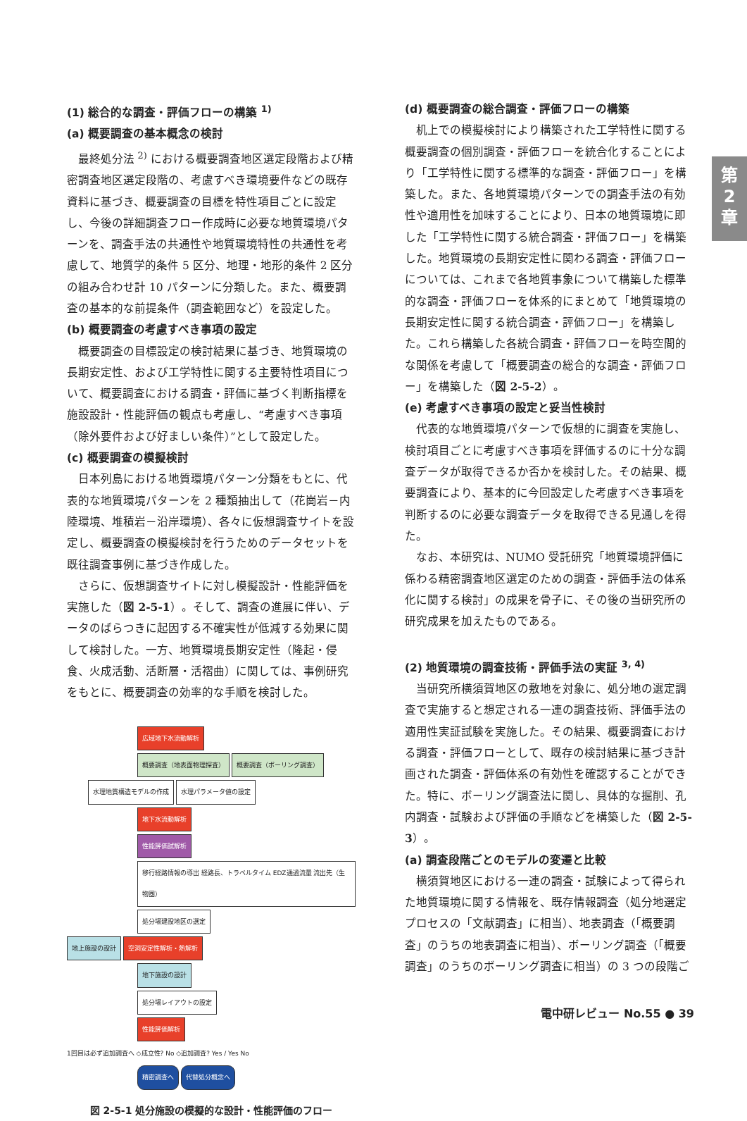(1) 総合的な調査・評価フローの構築 <sup>1)</sup>
(a) 概要調査の基本概念の検討
最終処分法 <sup>2)</sup> における概要調査地区選定段階および精密調査地区選定段階の、考慮すべき環境要件などの既存資料に基づき、概要調査の目標を特性項目ごとに設定し、今後の詳細調査フロー作成時に必要な地質環境パターンを、調査手法の共通性や地質環境特性の共通性を考慮して、地質学的条件 5 区分、地理・地形的条件 2 区分の組み合わせ計 10 パターンに分類した。また、概要調査の基本的な前提条件（調査範囲など）を設定した。
(b) 概要調査の考慮すべき事項の設定
概要調査の目標設定の検討結果に基づき、地質環境の長期安定性、および工学特性に関する主要特性項目について、概要調査における調査・評価に基づく判断指標を施設設計・性能評価の観点も考慮し、“考慮すべき事項（除外要件および好ましい条件）”として設定した。
(c) 概要調査の模擬検討
日本列島における地質環境パターン分類をもとに、代表的な地質環境パターンを 2 種類抽出して（花崗岩－内陸環境、堆積岩－沿岸環境）、各々に仮想調査サイトを設定し、概要調査の模擬検討を行うためのデータセットを既往調査事例に基づき作成した。
さらに、仮想調査サイトに対し模擬設計・性能評価を実施した（図 2-5-1）。そして、調査の進展に伴い、データのばらつきに起因する不確実性が低減する効果に関して検討した。一方、地質環境長期安定性（隆起・侵食、火成活動、活断層・活褶曲）に関しては、事例研究をもとに、概要調査の効率的な手順を検討した。
広域地下水流動解析
概要調査（地表面物理探査） 概要調査（ボーリング調査）
水理地質構造モデルの作成 水理パラメータ値の設定
地下水流動解析
性能評価試解析 移行経路情報の導出 経路長、トラベルタイム EDZ通過流量 流出先（生物圏）
処分場建設地区の選定
地上施設の設計 空洞安定性解析・熱解析
地下施設の設計
処分場レイアウトの設定
性能評価解析
1回目は必ず追加調査へ ◇成立性? No ◇追加調査? Yes / Yes No
精密調査へ 代替処分概念へ
図 2-5-1 処分施設の模擬的な設計・性能評価のフロー
(d) 概要調査の総合調査・評価フローの構築
机上での模擬検討により構築された工学特性に関する概要調査の個別調査・評価フローを統合化することにより「工学特性に関する標準的な調査・評価フロー」を構築した。また、各地質環境パターンでの調査手法の有効性や適用性を加味することにより、日本の地質環境に即した「工学特性に関する統合調査・評価フロー」を構築した。地質環境の長期安定性に関わる調査・評価フローについては、これまで各地質事象について構築した標準的な調査・評価フローを体系的にまとめて「地質環境の長期安定性に関する統合調査・評価フロー」を構築した。これら構築した各統合調査・評価フローを時空間的な関係を考慮して「概要調査の総合的な調査・評価フロー」を構築した（図 2-5-2）。
(e) 考慮すべき事項の設定と妥当性検討
代表的な地質環境パターンで仮想的に調査を実施し、検討項目ごとに考慮すべき事項を評価するのに十分な調査データが取得できるか否かを検討した。その結果、概要調査により、基本的に今回設定した考慮すべき事項を判断するのに必要な調査データを取得できる見通しを得た。
なお、本研究は、NUMO 受託研究「地質環境評価に係わる精密調査地区選定のための調査・評価手法の体系化に関する検討」の成果を骨子に、その後の当研究所の研究成果を加えたものである。
(2) 地質環境の調査技術・評価手法の実証 <sup>3, 4)</sup>
当研究所横須賀地区の敷地を対象に、処分地の選定調査で実施すると想定される一連の調査技術、評価手法の適用性実証試験を実施した。その結果、概要調査における調査・評価フローとして、既存の検討結果に基づき計画された調査・評価体系の有効性を確認することができた。特に、ボーリング調査法に関し、具体的な掘削、孔内調査・試験および評価の手順などを構築した（図 2-5-3）。
(a) 調査段階ごとのモデルの変遷と比較
横須賀地区における一連の調査・試験によって得られた地質環境に関する情報を、既存情報調査（処分地選定プロセスの「文献調査」に相当）、地表調査（「概要調査」のうちの地表調査に相当）、ボーリング調査（「概要調査」のうちのボーリング調査に相当）の 3 つの段階ご
第
2
章
電中研レビュー No.55 ● 39